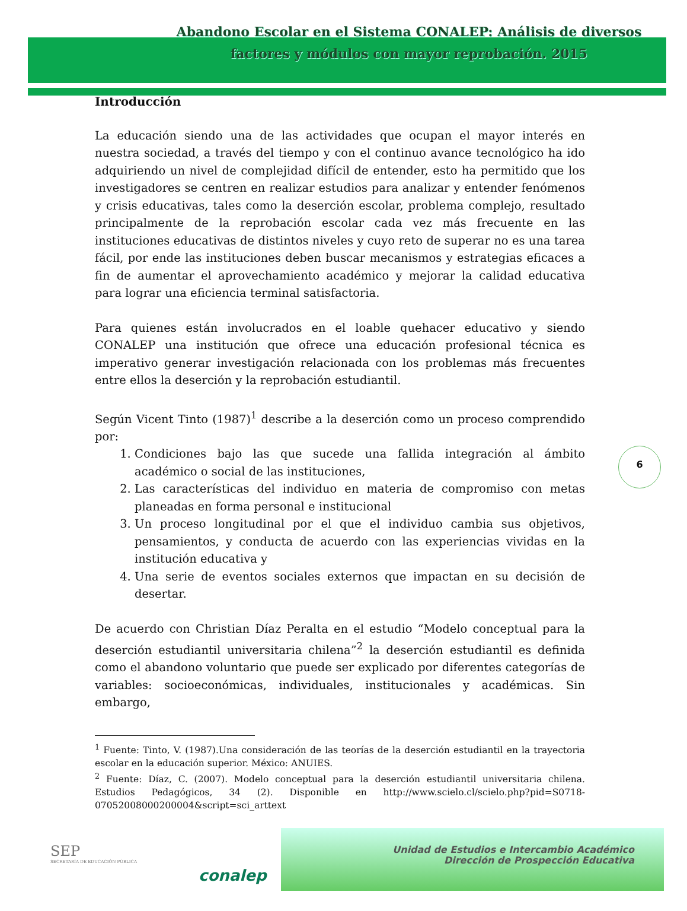Abandono Escolar en el Sistema CONALEP: Análisis de diversos factores y módulos con mayor reprobación. 2015
Introducción
La educación siendo una de las actividades que ocupan el mayor interés en nuestra sociedad, a través del tiempo y con el continuo avance tecnológico ha ido adquiriendo un nivel de complejidad difícil de entender, esto ha permitido que los investigadores se centren en realizar estudios para analizar y entender fenómenos y crisis educativas, tales como la deserción escolar, problema complejo, resultado principalmente de la reprobación escolar cada vez más frecuente en las instituciones educativas de distintos niveles y cuyo reto de superar no es una tarea fácil, por ende las instituciones deben buscar mecanismos y estrategias eficaces a fin de aumentar el aprovechamiento académico y mejorar la calidad educativa para lograr una eficiencia terminal satisfactoria.
Para quienes están involucrados en el loable quehacer educativo y siendo CONALEP una institución que ofrece una educación profesional técnica es imperativo generar investigación relacionada con los problemas más frecuentes entre ellos la deserción y la reprobación estudiantil.
Según Vicent Tinto (1987)<sup>1</sup> describe a la deserción como un proceso comprendido por:
1. Condiciones bajo las que sucede una fallida integración al ámbito académico o social de las instituciones,
2. Las características del individuo en materia de compromiso con metas planeadas en forma personal e institucional
3. Un proceso longitudinal por el que el individuo cambia sus objetivos, pensamientos, y conducta de acuerdo con las experiencias vividas en la institución educativa y
4. Una serie de eventos sociales externos que impactan en su decisión de desertar.
De acuerdo con Christian Díaz Peralta en el estudio “Modelo conceptual para la deserción estudiantil universitaria chilena”<sup>2</sup> la deserción estudiantil es definida como el abandono voluntario que puede ser explicado por diferentes categorías de variables: socioeconómicas, individuales, institucionales y académicas. Sin embargo,
<sup>1</sup> Fuente: Tinto, V. (1987).Una consideración de las teorías de la deserción estudiantil en la trayectoria escolar en la educación superior. México: ANUIES.
<sup>2</sup> Fuente: Díaz, C. (2007). Modelo conceptual para la deserción estudiantil universitaria chilena. Estudios Pedagógicos, 34 (2). Disponible en http://www.scielo.cl/scielo.php?pid=S0718-07052008000200004&script=sci_arttext
6
SEP
SECRETARÍA DE EDUCACIÓN PÚBLICA
conalep
Unidad de Estudios e Intercambio Académico
Dirección de Prospección Educativa